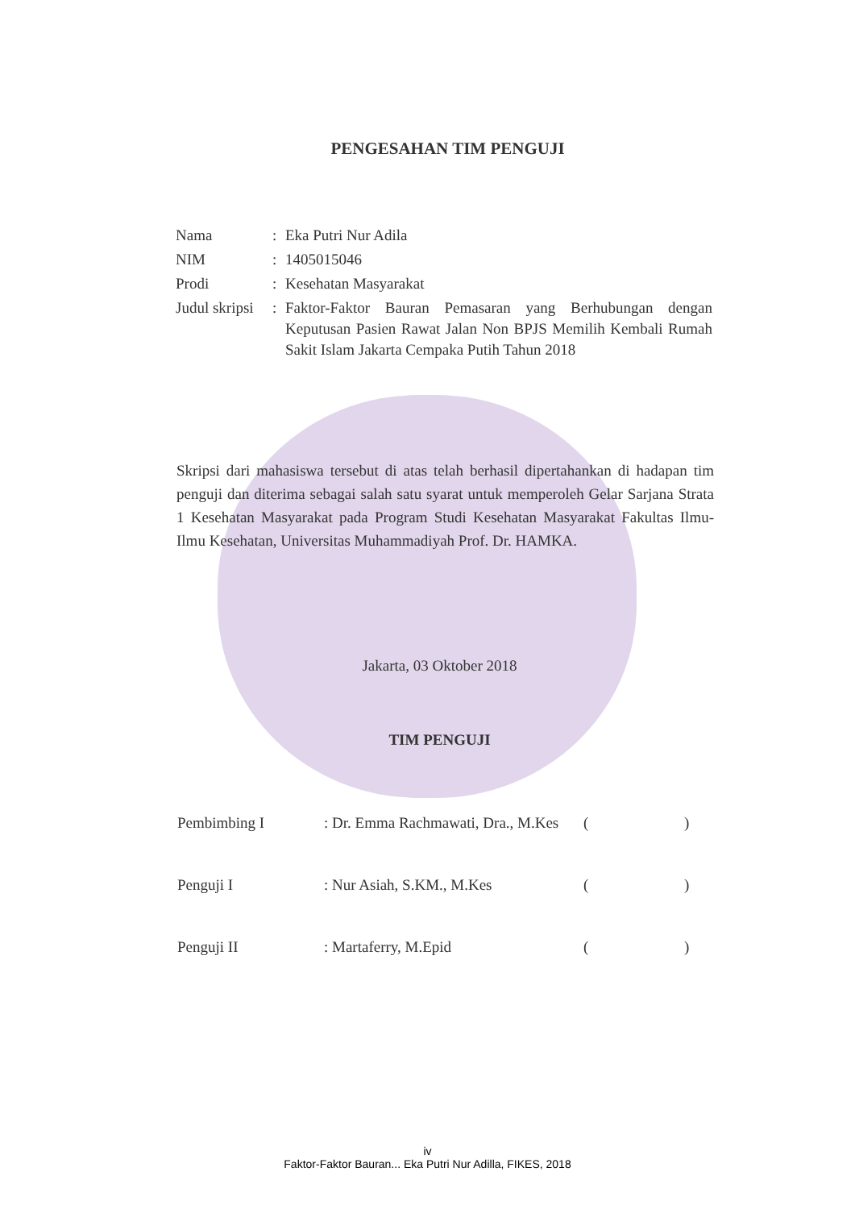PENGESAHAN TIM PENGUJI
| Nama | : | Eka Putri Nur Adila |
| NIM | : | 1405015046 |
| Prodi | : | Kesehatan Masyarakat |
| Judul skripsi | : | Faktor-Faktor Bauran Pemasaran yang Berhubungan dengan Keputusan Pasien Rawat Jalan Non BPJS Memilih Kembali Rumah Sakit Islam Jakarta Cempaka Putih Tahun 2018 |
Skripsi dari mahasiswa tersebut di atas telah berhasil dipertahankan di hadapan tim penguji dan diterima sebagai salah satu syarat untuk memperoleh Gelar Sarjana Strata 1 Kesehatan Masyarakat pada Program Studi Kesehatan Masyarakat Fakultas Ilmu-Ilmu Kesehatan, Universitas Muhammadiyah Prof. Dr. HAMKA.
Jakarta, 03 Oktober 2018
TIM PENGUJI
| Pembimbing I | : Dr. Emma Rachmawati, Dra., M.Kes | ( ) |
| Penguji I | : Nur Asiah, S.KM., M.Kes | ( ) |
| Penguji II | : Martaferry, M.Epid | ( ) |
iv
Faktor-Faktor Bauran... Eka Putri Nur Adilla, FIKES, 2018